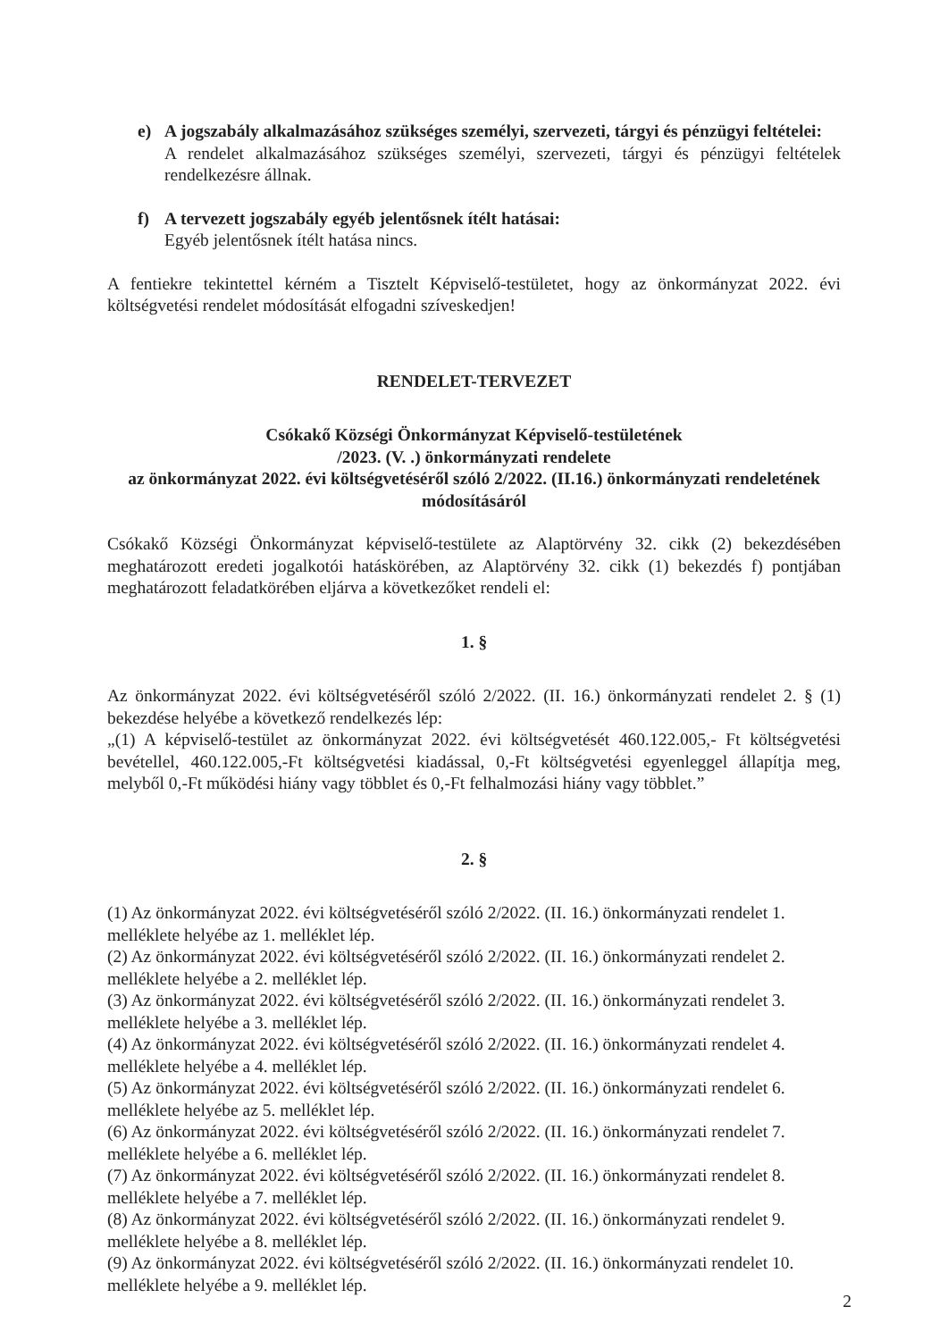e) A jogszabály alkalmazásához szükséges személyi, szervezeti, tárgyi és pénzügyi feltételei:
A rendelet alkalmazásához szükséges személyi, szervezeti, tárgyi és pénzügyi feltételek rendelkezésre állnak.
f) A tervezett jogszabály egyéb jelentősnek ítélt hatásai:
Egyéb jelentősnek ítélt hatása nincs.
A fentiekre tekintettel kérném a Tisztelt Képviselő-testületet, hogy az önkormányzat 2022. évi költségvetési rendelet módosítását elfogadni szíveskedjen!
RENDELET-TERVEZET
Csókakő Községi Önkormányzat Képviselő-testületének
/2023. (V. .) önkormányzati rendelete
az önkormányzat 2022. évi költségvetéséről szóló 2/2022. (II.16.) önkormányzati rendeletének módosításáról
Csókakő Községi Önkormányzat képviselő-testülete az Alaptörvény 32. cikk (2) bekezdésében meghatározott eredeti jogalkotói hatáskörében, az Alaptörvény 32. cikk (1) bekezdés f) pontjában meghatározott feladatkörében eljárva a következőket rendeli el:
1. §
Az önkormányzat 2022. évi költségvetéséről szóló 2/2022. (II. 16.) önkormányzati rendelet 2. § (1) bekezdése helyébe a következő rendelkezés lép:
„(1) A képviselő-testület az önkormányzat 2022. évi költségvetését 460.122.005,- Ft költségvetési bevétellel, 460.122.005,-Ft költségvetési kiadással, 0,-Ft költségvetési egyenleggel állapítja meg, melyből 0,-Ft működési hiány vagy többlet és 0,-Ft felhalmozási hiány vagy többlet.”
2. §
(1) Az önkormányzat 2022. évi költségvetéséről szóló 2/2022. (II. 16.) önkormányzati rendelet 1. melléklete helyébe az 1. melléklet lép.
(2) Az önkormányzat 2022. évi költségvetéséről szóló 2/2022. (II. 16.) önkormányzati rendelet 2. melléklete helyébe a 2. melléklet lép.
(3) Az önkormányzat 2022. évi költségvetéséről szóló 2/2022. (II. 16.) önkormányzati rendelet 3. melléklete helyébe a 3. melléklet lép.
(4) Az önkormányzat 2022. évi költségvetéséről szóló 2/2022. (II. 16.) önkormányzati rendelet 4. melléklete helyébe a 4. melléklet lép.
(5) Az önkormányzat 2022. évi költségvetéséről szóló 2/2022. (II. 16.) önkormányzati rendelet 6. melléklete helyébe az 5. melléklet lép.
(6) Az önkormányzat 2022. évi költségvetéséről szóló 2/2022. (II. 16.) önkormányzati rendelet 7. melléklete helyébe a 6. melléklet lép.
(7) Az önkormányzat 2022. évi költségvetéséről szóló 2/2022. (II. 16.) önkormányzati rendelet 8. melléklete helyébe a 7. melléklet lép.
(8) Az önkormányzat 2022. évi költségvetéséről szóló 2/2022. (II. 16.) önkormányzati rendelet 9. melléklete helyébe a 8. melléklet lép.
(9) Az önkormányzat 2022. évi költségvetéséről szóló 2/2022. (II. 16.) önkormányzati rendelet 10. melléklete helyébe a 9. melléklet lép.
2